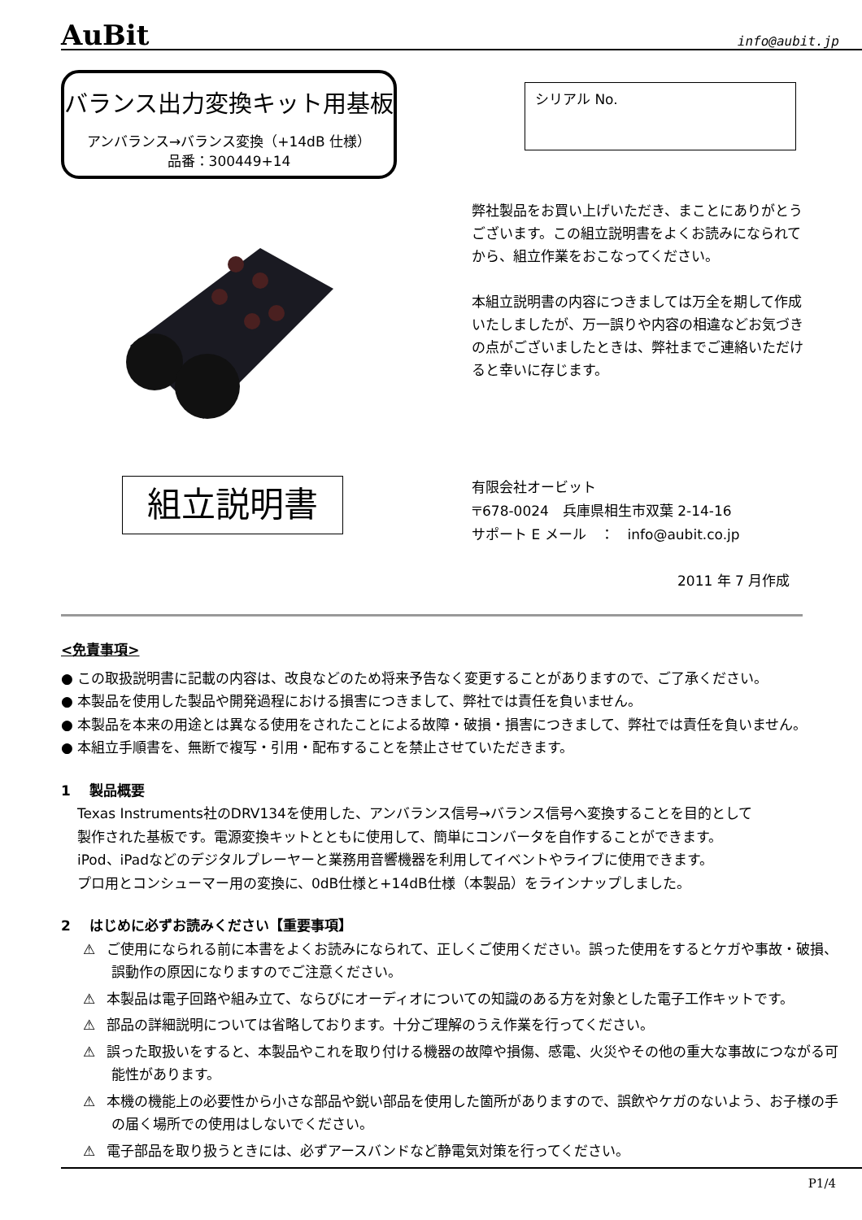AuBit info@aubit.jp
バランス出力変換キット用基板
アンバランス→バランス変換（+14dB 仕様）
品番：300449+14
シリアル No.
弊社製品をお買い上げいただき、まことにありがとうございます。この組立説明書をよくお読みになられてから、組立作業をおこなってください。
本組立説明書の内容につきましては万全を期して作成いたしましたが、万一誤りや内容の相違などお気づきの点がございましたときは、弊社までご連絡いただけると幸いに存じます。
組立説明書
有限会社オービット
〒678-0024　兵庫県相生市双葉 2-14-16
サポート E メール　：　info@aubit.co.jp
2011 年 7 月作成
<免責事項>
● この取扱説明書に記載の内容は、改良などのため将来予告なく変更することがありますので、ご了承ください。
● 本製品を使用した製品や開発過程における損害につきまして、弊社では責任を負いません。
● 本製品を本来の用途とは異なる使用をされたことによる故障・破損・損害につきまして、弊社では責任を負いません。
● 本組立手順書を、無断で複写・引用・配布することを禁止させていただきます。
1　 製品概要
Texas Instruments社のDRV134を使用した、アンバランス信号→バランス信号へ変換することを目的として
製作された基板です。電源変換キットとともに使用して、簡単にコンバータを自作することができます。
iPod、iPadなどのデジタルプレーヤーと業務用音響機器を利用してイベントやライブに使用できます。
プロ用とコンシューマー用の変換に、0dB仕様と+14dB仕様（本製品）をラインナップしました。
2　 はじめに必ずお読みください【重要事項】
⚠ ご使用になられる前に本書をよくお読みになられて、正しくご使用ください。誤った使用をするとケガや事故・破損、誤動作の原因になりますのでご注意ください。
⚠ 本製品は電子回路や組み立て、ならびにオーディオについての知識のある方を対象とした電子工作キットです。
⚠ 部品の詳細説明については省略しております。十分ご理解のうえ作業を行ってください。
⚠ 誤った取扱いをすると、本製品やこれを取り付ける機器の故障や損傷、感電、火災やその他の重大な事故につながる可能性があります。
⚠ 本機の機能上の必要性から小さな部品や鋭い部品を使用した箇所がありますので、誤飲やケガのないよう、お子様の手の届く場所での使用はしないでください。
⚠ 電子部品を取り扱うときには、必ずアースバンドなど静電気対策を行ってください。
P1/4